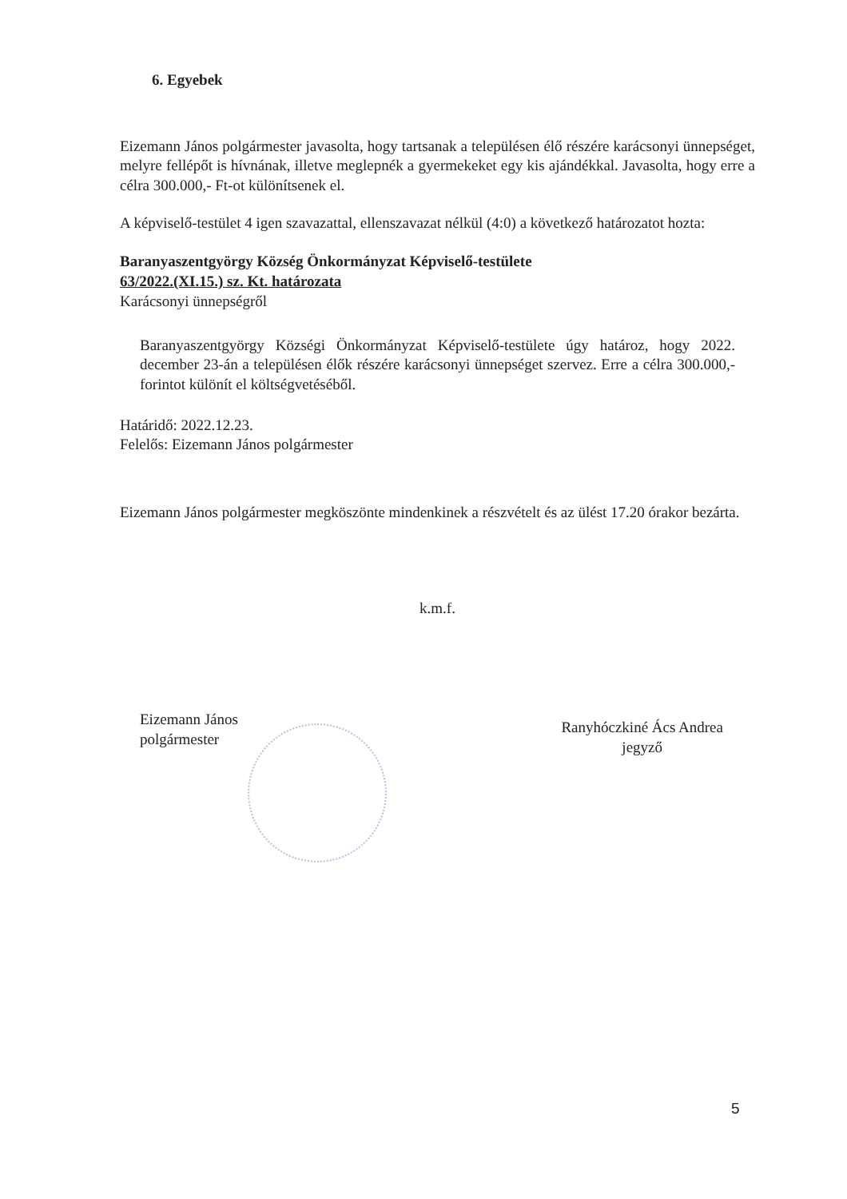6. Egyebek
Eizemann János polgármester javasolta, hogy tartsanak a településen élő részére karácsonyi ünnepséget, melyre fellépőt is hívnának, illetve meglepnék a gyermekeket egy kis ajándékkal. Javasolta, hogy erre a célra 300.000,- Ft-ot különítsenek el.
A képviselő-testület 4 igen szavazattal, ellenszavazat nélkül (4:0) a következő határozatot hozta:
Baranyaszentgyörgy Község Önkormányzat Képviselő-testülete
63/2022.(XI.15.) sz. Kt. határozata
Karácsonyi ünnepségről
Baranyaszentgyörgy Községi Önkormányzat Képviselő-testülete úgy határoz, hogy 2022. december 23-án a településen élők részére karácsonyi ünnepséget szervez. Erre a célra 300.000,- forintot különít el költségvetéséből.
Határidő: 2022.12.23.
Felelős: Eizemann János polgármester
Eizemann János polgármester megköszönte mindenkinek a részvételt és az ülést 17.20 órakor bezárta.
k.m.f.
Eizemann János
polgármester
Ranyhóczkiné Ács Andrea
jegyző
5